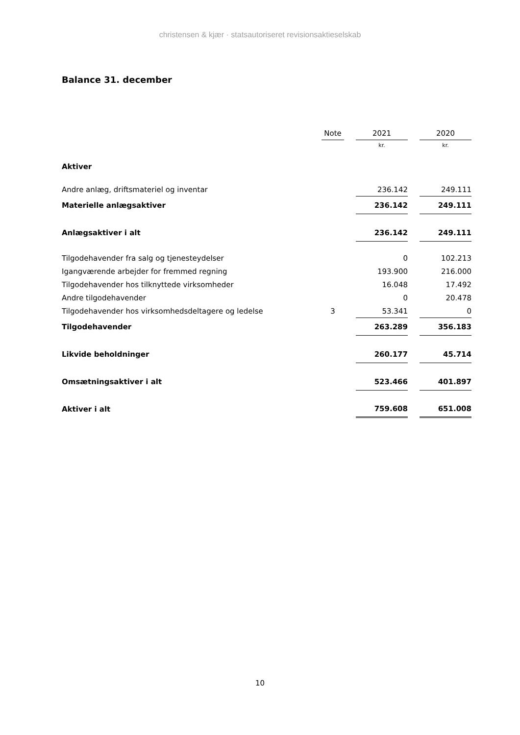christensen & kjær · statsautoriseret revisionsaktieselskab
Balance 31. december
| | Note | | 2021 | | 2020 |
| | | | kr. | | kr. |
| Aktiver | | | | | |
| Andre anlæg, driftsmateriel og inventar | | | 236.142 | | 249.111 |
| Materielle anlægsaktiver | | | 236.142 | | 249.111 |
| Anlægsaktiver i alt | | | 236.142 | | 249.111 |
| Tilgodehavender fra salg og tjenesteydelser | | | 0 | | 102.213 |
| Igangværende arbejder for fremmed regning | | | 193.900 | | 216.000 |
| Tilgodehavender hos tilknyttede virksomheder | | | 16.048 | | 17.492 |
| Andre tilgodehavender | | | 0 | | 20.478 |
| Tilgodehavender hos virksomhedsdeltagere og ledelse | 3 | | 53.341 | | 0 |
| Tilgodehavender | | | 263.289 | | 356.183 |
| Likvide beholdninger | | | 260.177 | | 45.714 |
| Omsætningsaktiver i alt | | | 523.466 | | 401.897 |
| Aktiver i alt | | | 759.608 | | 651.008 |
10